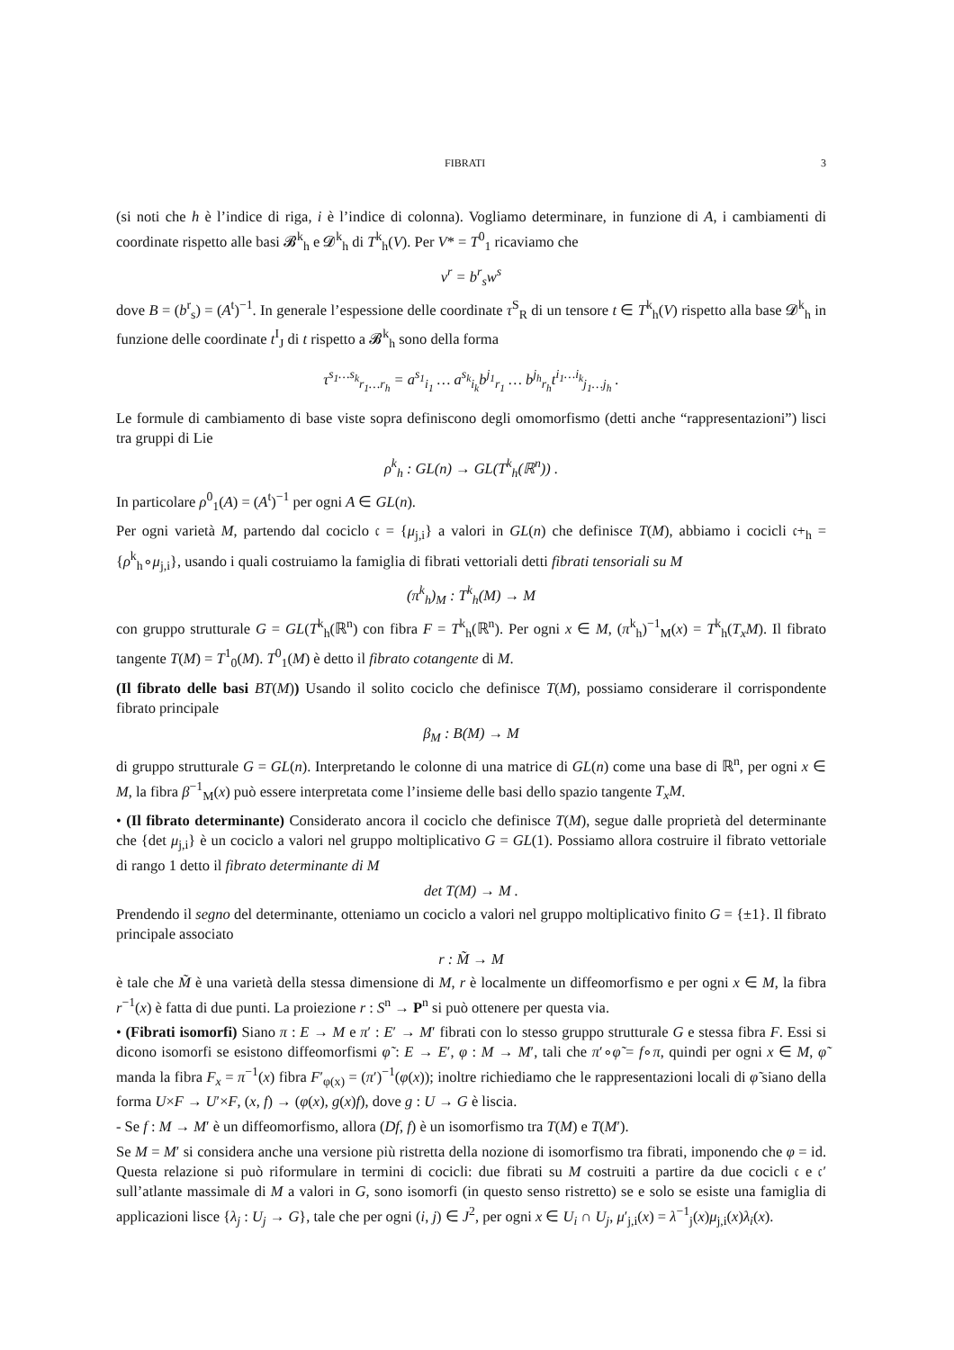FIBRATI 3
(si noti che h è l’indice di riga, i è l’indice di colonna). Vogliamo determinare, in funzione di A, i cambiamenti di coordinate rispetto alle basi 𝓑<sup>k</sup><sub>h</sub> e 𝓓<sup>k</sup><sub>h</sub> di T<sup>k</sup><sub>h</sub>(V). Per V* = T<sup>0</sup><sub>1</sub> ricaviamo che
v<sup>r</sup> = b<sup>r</sup><sub>s</sub>w<sup>s</sup>
dove B = (b<sup>r</sup><sub>s</sub>) = (A<sup>t</sup>)<sup>−1</sup>. In generale l’espessione delle coordinate τ<sup>S</sup><sub>R</sub> di un tensore t ∈ T<sup>k</sup><sub>h</sub>(V) rispetto alla base 𝓓<sup>k</sup><sub>h</sub> in funzione delle coordinate t<sup>I</sup><sub>J</sub> di t rispetto a 𝓑<sup>k</sup><sub>h</sub> sono della forma
τ<sup>s<sub>1</sub>…s<sub>k</sub></sup><sub>r<sub>1</sub>…r<sub>h</sub></sub> = a<sup>s<sub>1</sub></sup><sub>i<sub>1</sub></sub> … a<sup>s<sub>k</sub></sup><sub>i<sub>k</sub></sub>b<sup>j<sub>1</sub></sup><sub>r<sub>1</sub></sub> … b<sup>j<sub>h</sub></sup><sub>r<sub>h</sub></sub>t<sup>i<sub>1</sub>…i<sub>k</sub></sup><sub>j<sub>1</sub>…j<sub>h</sub></sub> .
Le formule di cambiamento di base viste sopra definiscono degli omomorfismo (detti anche “rappresentazioni”) lisci tra gruppi di Lie
ρ<sup>k</sup><sub>h</sub> : GL(n) → GL(T<sup>k</sup><sub>h</sub>(ℝ<sup>n</sup>)) .
In particolare ρ<sup>0</sup><sub>1</sub>(A) = (A<sup>t</sup>)<sup>−1</sup> per ogni A ∈ GL(n).
Per ogni varietà M, partendo dal cociclo 𝔠 = {μ<sub>j,i</sub>} a valori in GL(n) che definisce T(M), abbiamo i cocicli 𝔠+<sub>h</sub> = {ρ<sup>k</sup><sub>h</sub>∘μ<sub>j,i</sub>}, usando i quali costruiamo la famiglia di fibrati vettoriali detti fibrati tensoriali su M
(π<sup>k</sup><sub>h</sub>)<sub>M</sub> : T<sup>k</sup><sub>h</sub>(M) → M
con gruppo strutturale G = GL(T<sup>k</sup><sub>h</sub>(ℝ<sup>n</sup>) con fibra F = T<sup>k</sup><sub>h</sub>(ℝ<sup>n</sup>). Per ogni x ∈ M, (π<sup>k</sup><sub>h</sub>)<sup>−1</sup><sub>M</sub>(x) = T<sup>k</sup><sub>h</sub>(T<sub>x</sub>M). Il fibrato tangente T(M) = T<sup>1</sup><sub>0</sub>(M). T<sup>0</sup><sub>1</sub>(M) è detto il fibrato cotangente di M.
(Il fibrato delle basi BT(M)) Usando il solito cociclo che definisce T(M), possiamo considerare il corrispondente fibrato principale
β<sub>M</sub> : B(M) → M
di gruppo strutturale G = GL(n). Interpretando le colonne di una matrice di GL(n) come una base di ℝ<sup>n</sup>, per ogni x ∈ M, la fibra β<sup>−1</sup><sub>M</sub>(x) può essere interpretata come l’insieme delle basi dello spazio tangente T<sub>x</sub>M.
• (Il fibrato determinante) Considerato ancora il cociclo che definisce T(M), segue dalle proprietà del determinante che {det μ<sub>j,i</sub>} è un cociclo a valori nel gruppo moltiplicativo G = GL(1). Possiamo allora costruire il fibrato vettoriale di rango 1 detto il fibrato determinante di M
det T(M) → M .
Prendendo il segno del determinante, otteniamo un cociclo a valori nel gruppo moltiplicativo finito G = {±1}. Il fibrato principale associato
r : M̃ → M
è tale che M̃ è una varietà della stessa dimensione di M, r è localmente un diffeomorfismo e per ogni x ∈ M, la fibra r<sup>−1</sup>(x) è fatta di due punti. La proiezione r : S<sup>n</sup> → P<sup>n</sup> si può ottenere per questa via.
• (Fibrati isomorfi) Siano π : E → M e π′ : E′ → M′ fibrati con lo stesso gruppo strutturale G e stessa fibra F. Essi si dicono isomorfi se esistono diffeomorfismi φ̃ : E → E′, φ : M → M′, tali che π′∘φ̃ = f∘π, quindi per ogni x ∈ M, φ̃ manda la fibra F<sub>x</sub> = π<sup>−1</sup>(x) fibra F′<sub>φ(x)</sub> = (π′)<sup>−1</sup>(φ(x)); inoltre richiediamo che le rappresentazioni locali di φ̃ siano della forma U×F → U′×F, (x, f) → (φ(x), g(x)f), dove g : U → G è liscia.
- Se f : M → M′ è un diffeomorfismo, allora (Df, f) è un isomorfismo tra T(M) e T(M′).
Se M = M′ si considera anche una versione più ristretta della nozione di isomorfismo tra fibrati, imponendo che φ = id. Questa relazione si può riformulare in termini di cocicli: due fibrati su M costruiti a partire da due cocicli 𝔠 e 𝔠′ sull’atlante massimale di M a valori in G, sono isomorfi (in questo senso ristretto) se e solo se esiste una famiglia di applicazioni lisce {λ<sub>j</sub> : U<sub>j</sub> → G}, tale che per ogni (i, j) ∈ J<sup>2</sup>, per ogni x ∈ U<sub>i</sub> ∩ U<sub>j</sub>, μ′<sub>j,i</sub>(x) = λ<sup>−1</sup><sub>j</sub>(x)μ<sub>j,i</sub>(x)λ<sub>i</sub>(x).